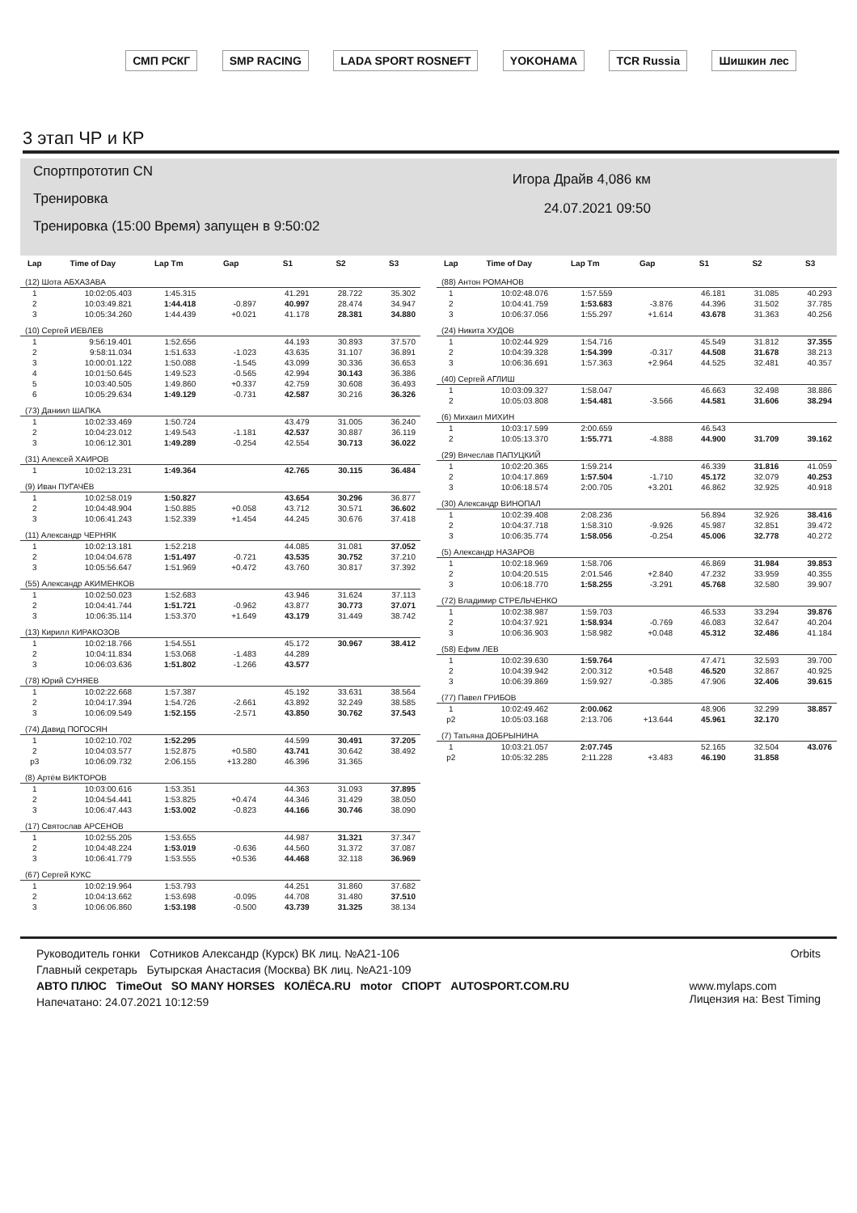СМП РСКГ SMP RACING LADA SPORT ROSNEFT YOKOHAMA TCR Russia Шишкин лес
3 этап ЧР и КР
Спортпрототип CN
Тренировка
Тренировка (15:00 Время) запущен в 9:50:02
Игора Драйв 4,086 км
24.07.2021 09:50
| Lap | Time of Day | Lap Tm | Gap | S1 | S2 | S3 |
| --- | --- | --- | --- | --- | --- | --- |
| (12) Шота АБХАЗАВА | | | | | | |
| 1 | 10:02:05.403 | 1:45.315 | | 41.291 | 28.722 | 35.302 |
| 2 | 10:03:49.821 | 1:44.418 | -0.897 | 40.997 | 28.474 | 34.947 |
| 3 | 10:05:34.260 | 1:44.439 | +0.021 | 41.178 | 28.381 | 34.880 |
| (10) Сергей ИЕВЛЕВ | | | | | | |
| 1 | 9:56:19.401 | 1:52.656 | | 44.193 | 30.893 | 37.570 |
| 2 | 9:58:11.034 | 1:51.633 | -1.023 | 43.635 | 31.107 | 36.891 |
| 3 | 10:00:01.122 | 1:50.088 | -1.545 | 43.099 | 30.336 | 36.653 |
| 4 | 10:01:50.645 | 1:49.523 | -0.565 | 42.994 | 30.143 | 36.386 |
| 5 | 10:03:40.505 | 1:49.860 | +0.337 | 42.759 | 30.608 | 36.493 |
| 6 | 10:05:29.634 | 1:49.129 | -0.731 | 42.587 | 30.216 | 36.326 |
| (73) Даниил ШАПКА | | | | | | |
| 1 | 10:02:33.469 | 1:50.724 | | 43.479 | 31.005 | 36.240 |
| 2 | 10:04:23.012 | 1:49.543 | -1.181 | 42.537 | 30.887 | 36.119 |
| 3 | 10:06:12.301 | 1:49.289 | -0.254 | 42.554 | 30.713 | 36.022 |
| (31) Алексей ХАИРОВ | | | | | | |
| 1 | 10:02:13.231 | 1:49.364 | | 42.765 | 30.115 | 36.484 |
| (9) Иван ПУГАЧЁВ | | | | | | |
| 1 | 10:02:58.019 | 1:50.827 | | 43.654 | 30.296 | 36.877 |
| 2 | 10:04:48.904 | 1:50.885 | +0.058 | 43.712 | 30.571 | 36.602 |
| 3 | 10:06:41.243 | 1:52.339 | +1.454 | 44.245 | 30.676 | 37.418 |
| (11) Александр ЧЕРНЯК | | | | | | |
| 1 | 10:02:13.181 | 1:52.218 | | 44.085 | 31.081 | 37.052 |
| 2 | 10:04:04.678 | 1:51.497 | -0.721 | 43.535 | 30.752 | 37.210 |
| 3 | 10:05:56.647 | 1:51.969 | +0.472 | 43.760 | 30.817 | 37.392 |
| (55) Александр АКИМЕНКОВ | | | | | | |
| 1 | 10:02:50.023 | 1:52.683 | | 43.946 | 31.624 | 37.113 |
| 2 | 10:04:41.744 | 1:51.721 | -0.962 | 43.877 | 30.773 | 37.071 |
| 3 | 10:06:35.114 | 1:53.370 | +1.649 | 43.179 | 31.449 | 38.742 |
| (13) Кирилл КИРАКОЗОВ | | | | | | |
| 1 | 10:02:18.766 | 1:54.551 | | 45.172 | 30.967 | 38.412 |
| 2 | 10:04:11.834 | 1:53.068 | -1.483 | 44.289 | | |
| 3 | 10:06:03.636 | 1:51.802 | -1.266 | 43.577 | | |
| (78) Юрий СУНЯЕВ | | | | | | |
| 1 | 10:02:22.668 | 1:57.387 | | 45.192 | 33.631 | 38.564 |
| 2 | 10:04:17.394 | 1:54.726 | -2.661 | 43.892 | 32.249 | 38.585 |
| 3 | 10:06:09.549 | 1:52.155 | -2.571 | 43.850 | 30.762 | 37.543 |
| (74) Давид ПОГОСЯН | | | | | | |
| 1 | 10:02:10.702 | 1:52.295 | | 44.599 | 30.491 | 37.205 |
| 2 | 10:04:03.577 | 1:52.875 | +0.580 | 43.741 | 30.642 | 38.492 |
| p3 | 10:06:09.732 | 2:06.155 | +13.280 | 46.396 | 31.365 | |
| (8) Артём ВИКТОРОВ | | | | | | |
| 1 | 10:03:00.616 | 1:53.351 | | 44.363 | 31.093 | 37.895 |
| 2 | 10:04:54.441 | 1:53.825 | +0.474 | 44.346 | 31.429 | 38.050 |
| 3 | 10:06:47.443 | 1:53.002 | -0.823 | 44.166 | 30.746 | 38.090 |
| (17) Святослав АРСЕНОВ | | | | | | |
| 1 | 10:02:55.205 | 1:53.655 | | 44.987 | 31.321 | 37.347 |
| 2 | 10:04:48.224 | 1:53.019 | -0.636 | 44.560 | 31.372 | 37.087 |
| 3 | 10:06:41.779 | 1:53.555 | +0.536 | 44.468 | 32.118 | 36.969 |
| (67) Сергей КУКС | | | | | | |
| 1 | 10:02:19.964 | 1:53.793 | | 44.251 | 31.860 | 37.682 |
| 2 | 10:04:13.662 | 1:53.698 | -0.095 | 44.708 | 31.480 | 37.510 |
| 3 | 10:06:06.860 | 1:53.198 | -0.500 | 43.739 | 31.325 | 38.134 |
| Lap | Time of Day | Lap Tm | Gap | S1 | S2 | S3 |
| --- | --- | --- | --- | --- | --- | --- |
| (88) Антон РОМАНОВ | | | | | | |
| 1 | 10:02:48.076 | 1:57.559 | | 46.181 | 31.085 | 40.293 |
| 2 | 10:04:41.759 | 1:53.683 | -3.876 | 44.396 | 31.502 | 37.785 |
| 3 | 10:06:37.056 | 1:55.297 | +1.614 | 43.678 | 31.363 | 40.256 |
| (24) Никита ХУДОВ | | | | | | |
| 1 | 10:02:44.929 | 1:54.716 | | 45.549 | 31.812 | 37.355 |
| 2 | 10:04:39.328 | 1:54.399 | -0.317 | 44.508 | 31.678 | 38.213 |
| 3 | 10:06:36.691 | 1:57.363 | +2.964 | 44.525 | 32.481 | 40.357 |
| (40) Сергей АГЛИШ | | | | | | |
| 1 | 10:03:09.327 | 1:58.047 | | 46.663 | 32.498 | 38.886 |
| 2 | 10:05:03.808 | 1:54.481 | -3.566 | 44.581 | 31.606 | 38.294 |
| (6) Михаил МИХИН | | | | | | |
| 1 | 10:03:17.599 | 2:00.659 | | 46.543 | | |
| 2 | 10:05:13.370 | 1:55.771 | -4.888 | 44.900 | 31.709 | 39.162 |
| (29) Вячеслав ПАПУЦКИЙ | | | | | | |
| 1 | 10:02:20.365 | 1:59.214 | | 46.339 | 31.816 | 41.059 |
| 2 | 10:04:17.869 | 1:57.504 | -1.710 | 45.172 | 32.079 | 40.253 |
| 3 | 10:06:18.574 | 2:00.705 | +3.201 | 46.862 | 32.925 | 40.918 |
| (30) Александр ВИНОПАЛ | | | | | | |
| 1 | 10:02:39.408 | 2:08.236 | | 56.894 | 32.926 | 38.416 |
| 2 | 10:04:37.718 | 1:58.310 | -9.926 | 45.987 | 32.851 | 39.472 |
| 3 | 10:06:35.774 | 1:58.056 | -0.254 | 45.006 | 32.778 | 40.272 |
| (5) Александр НАЗАРОВ | | | | | | |
| 1 | 10:02:18.969 | 1:58.706 | | 46.869 | 31.984 | 39.853 |
| 2 | 10:04:20.515 | 2:01.546 | +2.840 | 47.232 | 33.959 | 40.355 |
| 3 | 10:06:18.770 | 1:58.255 | -3.291 | 45.768 | 32.580 | 39.907 |
| (72) Владимир СТРЕЛЬЧЕНКО | | | | | | |
| 1 | 10:02:38.987 | 1:59.703 | | 46.533 | 33.294 | 39.876 |
| 2 | 10:04:37.921 | 1:58.934 | -0.769 | 46.083 | 32.647 | 40.204 |
| 3 | 10:06:36.903 | 1:58.982 | +0.048 | 45.312 | 32.486 | 41.184 |
| (58) Ефим ЛЕВ | | | | | | |
| 1 | 10:02:39.630 | 1:59.764 | | 47.471 | 32.593 | 39.700 |
| 2 | 10:04:39.942 | 2:00.312 | +0.548 | 46.520 | 32.867 | 40.925 |
| 3 | 10:06:39.869 | 1:59.927 | -0.385 | 47.906 | 32.406 | 39.615 |
| (77) Павел ГРИБОВ | | | | | | |
| 1 | 10:02:49.462 | 2:00.062 | | 48.906 | 32.299 | 38.857 |
| p2 | 10:05:03.168 | 2:13.706 | +13.644 | 45.961 | 32.170 | |
| (7) Татьяна ДОБРЫНИНА | | | | | | |
| 1 | 10:03:21.057 | 2:07.745 | | 52.165 | 32.504 | 43.076 |
| p2 | 10:05:32.285 | 2:11.228 | +3.483 | 46.190 | 31.858 | |
Руководитель гонки Сотников Александр (Курск) ВК лиц. №А21-106 Orbits
Главный секретарь Бутырская Анастасия (Москва) ВК лиц. №А21-109
АВТО ПЛЮС TimeOut SO MANY HORSES КОЛЁСА.RU motor СПОРТ AUTOSPORT.COM.RU www.mylaps.com
Лицензия на: Best Timing
Напечатано: 24.07.2021 10:12:59